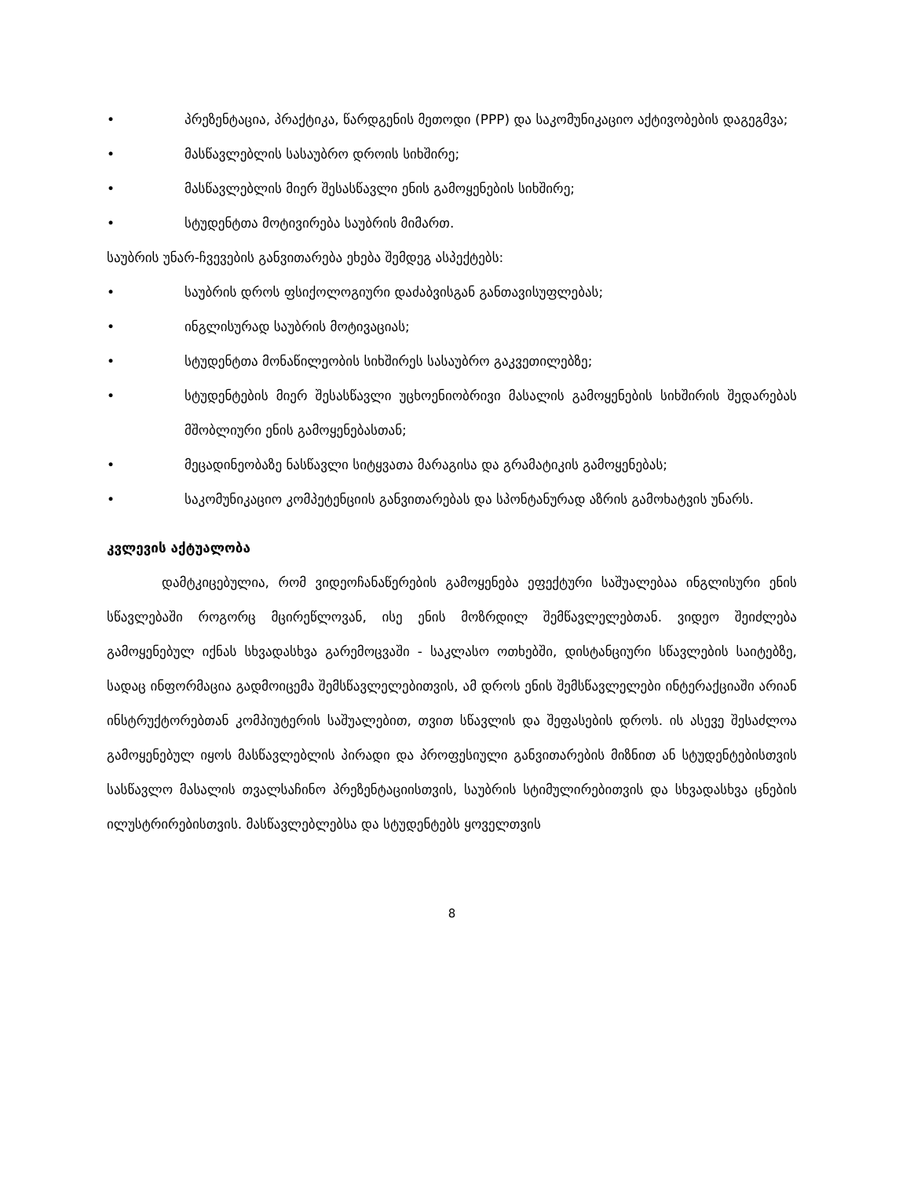• პრეზენტაცია, პრაქტიკა, წარდგენის მეთოდი (PPP) და საკომუნიკაციო აქტივობების დაგეგმვა;
• მასწავლებლის სასაუბრო დროის სიხშირე;
• მასწავლებლის მიერ შესასწავლი ენის გამოყენების სიხშირე;
• სტუდენტთა მოტივირება საუბრის მიმართ.
საუბრის უნარ-ჩვევების განვითარება ეხება შემდეგ ასპექტებს:
• საუბრის დროს ფსიქოლოგიური დაძაბვისგან განთავისუფლებას;
• ინგლისურად საუბრის მოტივაციას;
• სტუდენტთა მონაწილეობის სიხშირეს სასაუბრო გაკვეთილებზე;
• სტუდენტების მიერ შესასწავლი უცხოენიობრივი მასალის გამოყენების სიხშირის შედარებას მშობლიური ენის გამოყენებასთან;
• მეცადინეობაზე ნასწავლი სიტყვათა მარაგისა და გრამატიკის გამოყენებას;
• საკომუნიკაციო კომპეტენციის განვითარებას და სპონტანურად აზრის გამოხატვის უნარს.
კვლევის აქტუალობა
დამტკიცებულია, რომ ვიდეოჩანაწერების გამოყენება ეფექტური საშუალებაა ინგლისური ენის სწავლებაში როგორც მცირეწლოვან, ისე ენის მოზრდილ შემწავლელებთან. ვიდეო შეიძლება გამოყენებულ იქნას სხვადასხვა გარემოცვაში - საკლასო ოთხებში, დისტანციური სწავლების საიტებზე, სადაც ინფორმაცია გადმოიცემა შემსწავლელებითვის, ამ დროს ენის შემსწავლელები ინტერაქციაში არიან ინსტრუქტორებთან კომპიუტერის საშუალებით, თვით სწავლის და შეფასების დროს. ის ასევე შესაძლოა გამოყენებულ იყოს მასწავლებლის პირადი და პროფესიული განვითარების მიზნით ან სტუდენტებისთვის სასწავლო მასალის თვალსაჩინო პრეზენტაციისთვის, საუბრის სტიმულირებითვის და სხვადასხვა ცნების ილუსტრირებისთვის. მასწავლებლებსა და სტუდენტებს ყოველთვის
8